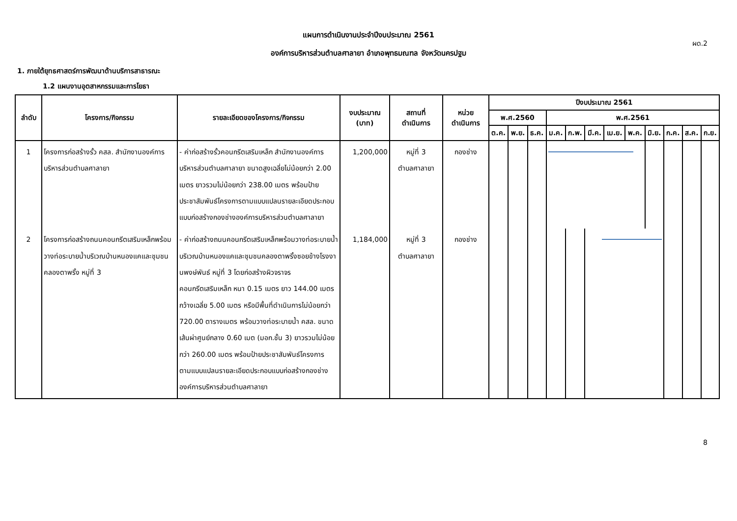ผด.2
แผนการดำเนินงานประจำปีงบประมาณ 2561
องค์การบริหารส่วนตำบลศาลายา อำเภอพุทธมณฑล จังหวัดนครปฐม
1. ภายใต้ยุทธศาสตร์การพัฒนาด้านบริการสาธารณะ
1.2 แผนงานอุตสาหกรรมและการโยธา
| ลำดับ | โครงการ/กิจกรรม | รายละเอียดของโครงการ/กิจกรรม | งบประมาณ (บาท) | สถานที่ ดำเนินการ | หน่วย ดำเนินการ | ปีงบประมาณ 2561 | | | | | | | | | | | |
| --- | --- | --- | --- | --- | --- | --- | --- | --- | --- | --- | --- | --- | --- | --- | --- | --- | --- |
| | | | | | | พ.ศ.2560 | | | พ.ศ.2561 | | | | | | | | |
| | | | | | | ต.ค. | พ.ย. | ธ.ค. | ม.ค. | ก.พ. | มี.ค. | เม.ย. | พ.ค. | มิ.ย. | ก.ค. | ส.ค. | ก.ย. |
| 1 | โครงการก่อสร้างรั้ว คสล. สำนักงานองค์การบริหารส่วนตำบลศาลายา | - ค่าก่อสร้างรั้วคอนกรีตเสริมเหล็ก สำนักงานองค์การบริหารส่วนตำบลศาลายา ขนาดสูงเฉลี่ยไม่น้อยกว่า 2.00 เมตร ยาวรวมไม่น้อยกว่า 238.00 เมตร พร้อมป้ายประชาสัมพันธ์โครงการตามแบบแปลนรายละเอียดประกอบแบบก่อสร้างกองช่างองค์การบริหารส่วนตำบลศาลายา | 1,200,000 | หมู่ที่ 3 ตำบลศาลายา | กองช่าง | | | | | | | | | | | | |
| 2 | โครงการก่อสร้างถนนคอนกรีตเสริมเหล็กพร้อมวางท่อระบายน้ำบริเวณบ้านหนองแคและชุมชนคลองตาพริ้ง หมู่ที่ 3 | - ค่าก่อสร้างถนนคอนกรีตเสริมเหล็กพร้อมวางท่อระบายน้ำบริเวณบ้านหนองแคและชุมชนคลองตาพริ้งซอยข้างโรงงานพงษ์พันธ์ หมู่ที่ 3 โดยก่อสร้างผิวจราจรคอนกรีตเสริมเหล็ก หนา 0.15 เมตร ยาว 144.00 เมตร กว้างเฉลี่ย 5.00 เมตร หรือมีพื้นที่ดำเนินการไม่น้อยกว่า 720.00 ตารางเมตร พร้อมวางท่อระบายน้ำ คสล. ขนาดเส้นผ่าศูนย์กลาง 0.60 เมต (มอก.ชั้น 3) ยาวรวมไม่น้อยกว่า 260.00 เมตร พร้อมป้ายประชาสัมพันธ์โครงการ ตามแบบแปลนรายละเอียดประกอบแบบก่อสร้างกองช่าง องค์การบริหารส่วนตำบลศาลายา | 1,184,000 | หมู่ที่ 3 ตำบลศาลายา | กองช่าง | | | | | | | | | | | | |
8